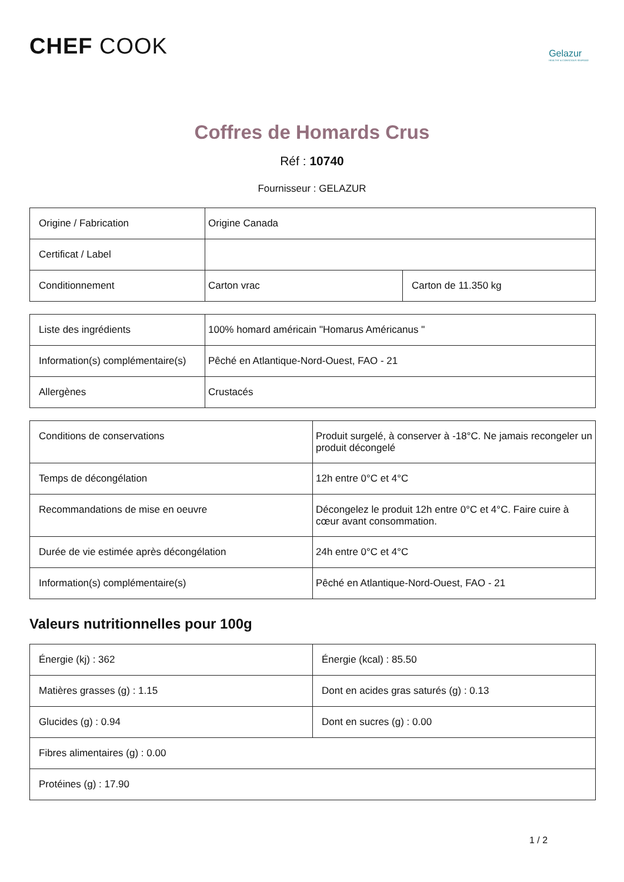CHEF COOK
Gelazur
HEALTHY & CONSCIOUS SEAFOOD
Coffres de Homards Crus
Réf : 10740
Fournisseur : GELAZUR
| Origine / Fabrication | Origine Canada | |
| Certificat / Label | | |
| Conditionnement | Carton vrac | Carton de 11.350 kg |
| Liste des ingrédients | 100% homard américain "Homarus Américanus " |
| Information(s) complémentaire(s) | Pêché en Atlantique-Nord-Ouest, FAO - 21 |
| Allergènes | Crustacés |
| Conditions de conservations | Produit surgelé, à conserver à -18°C. Ne jamais recongeler un produit décongelé |
| Temps de décongélation | 12h entre 0°C et 4°C |
| Recommandations de mise en oeuvre | Décongelez le produit 12h entre 0°C et 4°C. Faire cuire à cœur avant consommation. |
| Durée de vie estimée après décongélation | 24h entre 0°C et 4°C |
| Information(s) complémentaire(s) | Pêché en Atlantique-Nord-Ouest, FAO - 21 |
Valeurs nutritionnelles pour 100g
| Énergie (kj) : 362 | Énergie (kcal) : 85.50 |
| Matières grasses (g) : 1.15 | Dont en acides gras saturés (g) : 0.13 |
| Glucides (g) : 0.94 | Dont en sucres (g) : 0.00 |
| Fibres alimentaires (g) : 0.00 | |
| Protéines (g) : 17.90 | |
1 / 2